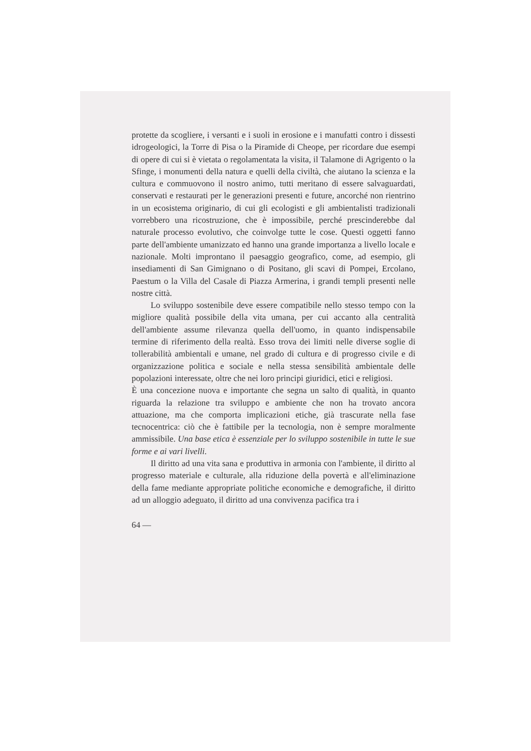protette da scogliere, i versanti e i suoli in erosione e i manufatti contro i dissesti idrogeologici, la Torre di Pisa o la Piramide di Cheope, per ricordare due esempi di opere di cui si è vietata o regolamentata la visita, il Talamone di Agrigento o la Sfinge, i monumenti della natura e quelli della civiltà, che aiutano la scienza e la cultura e commuovono il nostro animo, tutti meritano di essere salvaguardati, conservati e restaurati per le generazioni presenti e future, ancorché non rientrino in un ecosistema originario, di cui gli ecologisti e gli ambientalisti tradizionali vorrebbero una ricostruzione, che è impossibile, perché prescinderebbe dal naturale processo evolutivo, che coinvolge tutte le cose. Questi oggetti fanno parte dell'ambiente umanizzato ed hanno una grande importanza a livello locale e nazionale. Molti improntano il paesaggio geografico, come, ad esempio, gli insediamenti di San Gimignano o di Positano, gli scavi di Pompei, Ercolano, Paestum o la Villa del Casale di Piazza Armerina, i grandi templi presenti nelle nostre città.
Lo sviluppo sostenibile deve essere compatibile nello stesso tempo con la migliore qualità possibile della vita umana, per cui accanto alla centralità dell'ambiente assume rilevanza quella dell'uomo, in quanto indispensabile termine di riferimento della realtà. Esso trova dei limiti nelle diverse soglie di tollerabilità ambientali e umane, nel grado di cultura e di progresso civile e di organizzazione politica e sociale e nella stessa sensibilità ambientale delle popolazioni interessate, oltre che nei loro principi giuridici, etici e religiosi.
È una concezione nuova e importante che segna un salto di qualità, in quanto riguarda la relazione tra sviluppo e ambiente che non ha trovato ancora attuazione, ma che comporta implicazioni etiche, già trascurate nella fase tecnocentrica: ciò che è fattibile per la tecnologia, non è sempre moralmente ammissibile. Una base etica è essenziale per lo sviluppo sostenibile in tutte le sue forme e ai vari livelli.
Il diritto ad una vita sana e produttiva in armonia con l'ambiente, il diritto al progresso materiale e culturale, alla riduzione della povertà e all'eliminazione della fame mediante appropriate politiche economiche e demografiche, il diritto ad un alloggio adeguato, il diritto ad una convivenza pacifica tra i
64 —